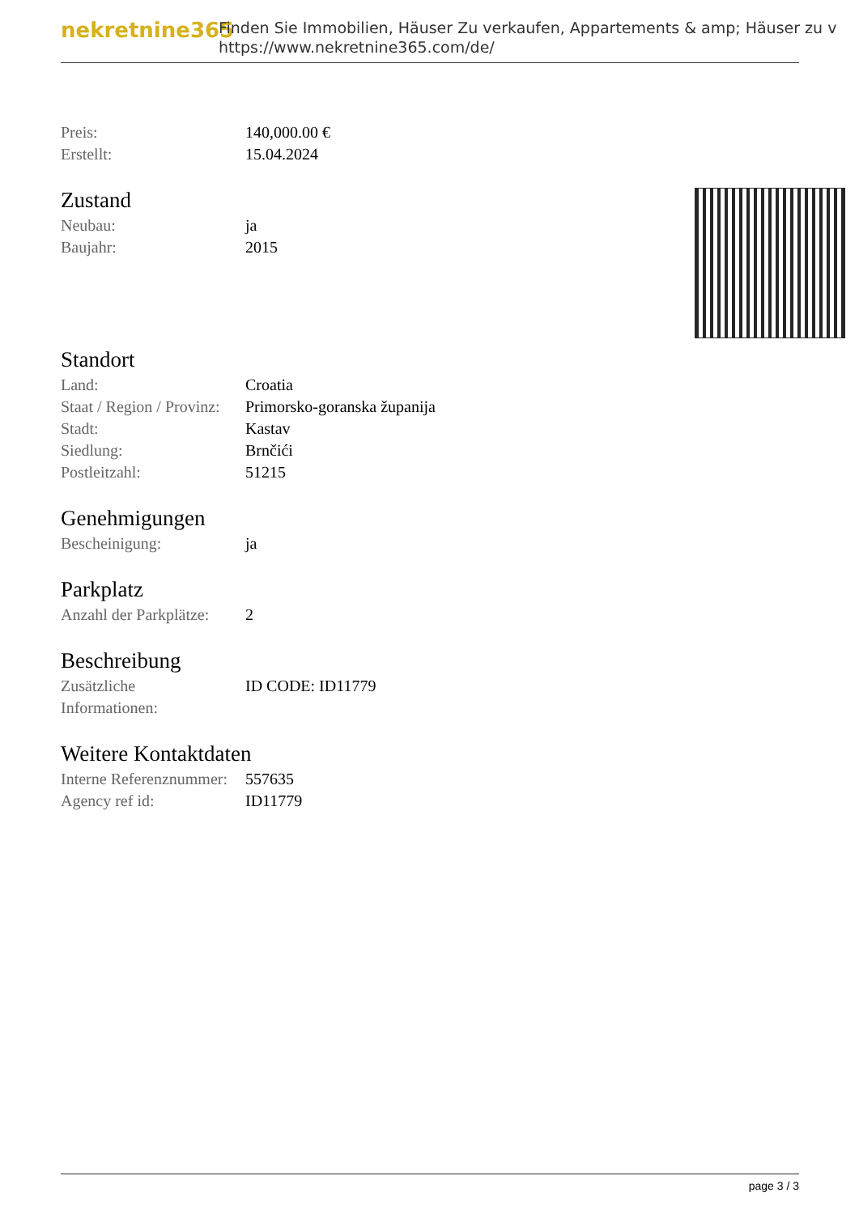nekretnine365
Finden Sie Immobilien, Häuser Zu verkaufen, Appartements & amp; Häuser zu v
https://www.nekretnine365.com/de/
| Preis: | 140,000.00 € |
| Erstellt: | 15.04.2024 |
Zustand
| Neubau: | ja |
| Baujahr: | 2015 |
Standort
| Land: | Croatia |
| Staat / Region / Provinz: | Primorsko-goranska županija |
| Stadt: | Kastav |
| Siedlung: | Brnčići |
| Postleitzahl: | 51215 |
Genehmigungen
| Bescheinigung: | ja |
Parkplatz
| Anzahl der Parkplätze: | 2 |
Beschreibung
| Zusätzliche Informationen: | ID CODE: ID11779 |
Weitere Kontaktdaten
| Interne Referenznummer: | 557635 |
| Agency ref id: | ID11779 |
page 3 / 3